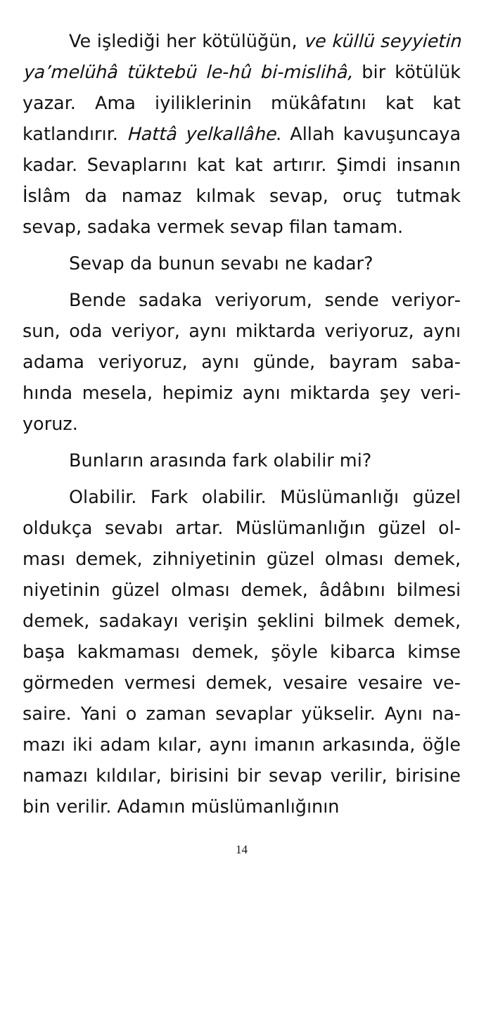Ve işlediği her kötülüğün, ve küllü seyyie­tin ya’melühâ tüktebü le-hû bi-mislihâ, bir kö­tülük yazar. Ama iyiliklerinin mükâfatını kat kat katlandırır. Hattâ yelkallâhe. Allah kavu­şuncaya kadar. Sevaplarını kat kat artırır. Şimdi insanın İslâm da namaz kılmak sevap, oruç tutmak sevap, sadaka vermek sevap filan tamam.
Sevap da bunun sevabı ne kadar?
Bende sadaka veriyorum, sende veriyor­sun, oda veriyor, aynı miktarda veriyoruz, aynı adama veriyoruz, aynı günde, bayram saba­hında mesela, hepimiz aynı miktarda şey veri­yoruz.
Bunların arasında fark olabilir mi?
Olabilir. Fark olabilir. Müslümanlığı güzel oldukça sevabı artar. Müslümanlığın güzel ol­ması demek, zihniyetinin güzel olması demek, niyetinin güzel olması demek, âdâbını bilmesi demek, sadakayı verişin şeklini bilmek demek, başa kakmaması demek, şöyle kibarca kimse görmeden vermesi demek, vesaire vesaire ve­saire. Yani o zaman sevaplar yükselir. Aynı na­mazı iki adam kılar, aynı imanın arkasında, öğle namazı kıldılar, birisini bir sevap verilir, birisine bin verilir. Adamın müslümanlığının
14